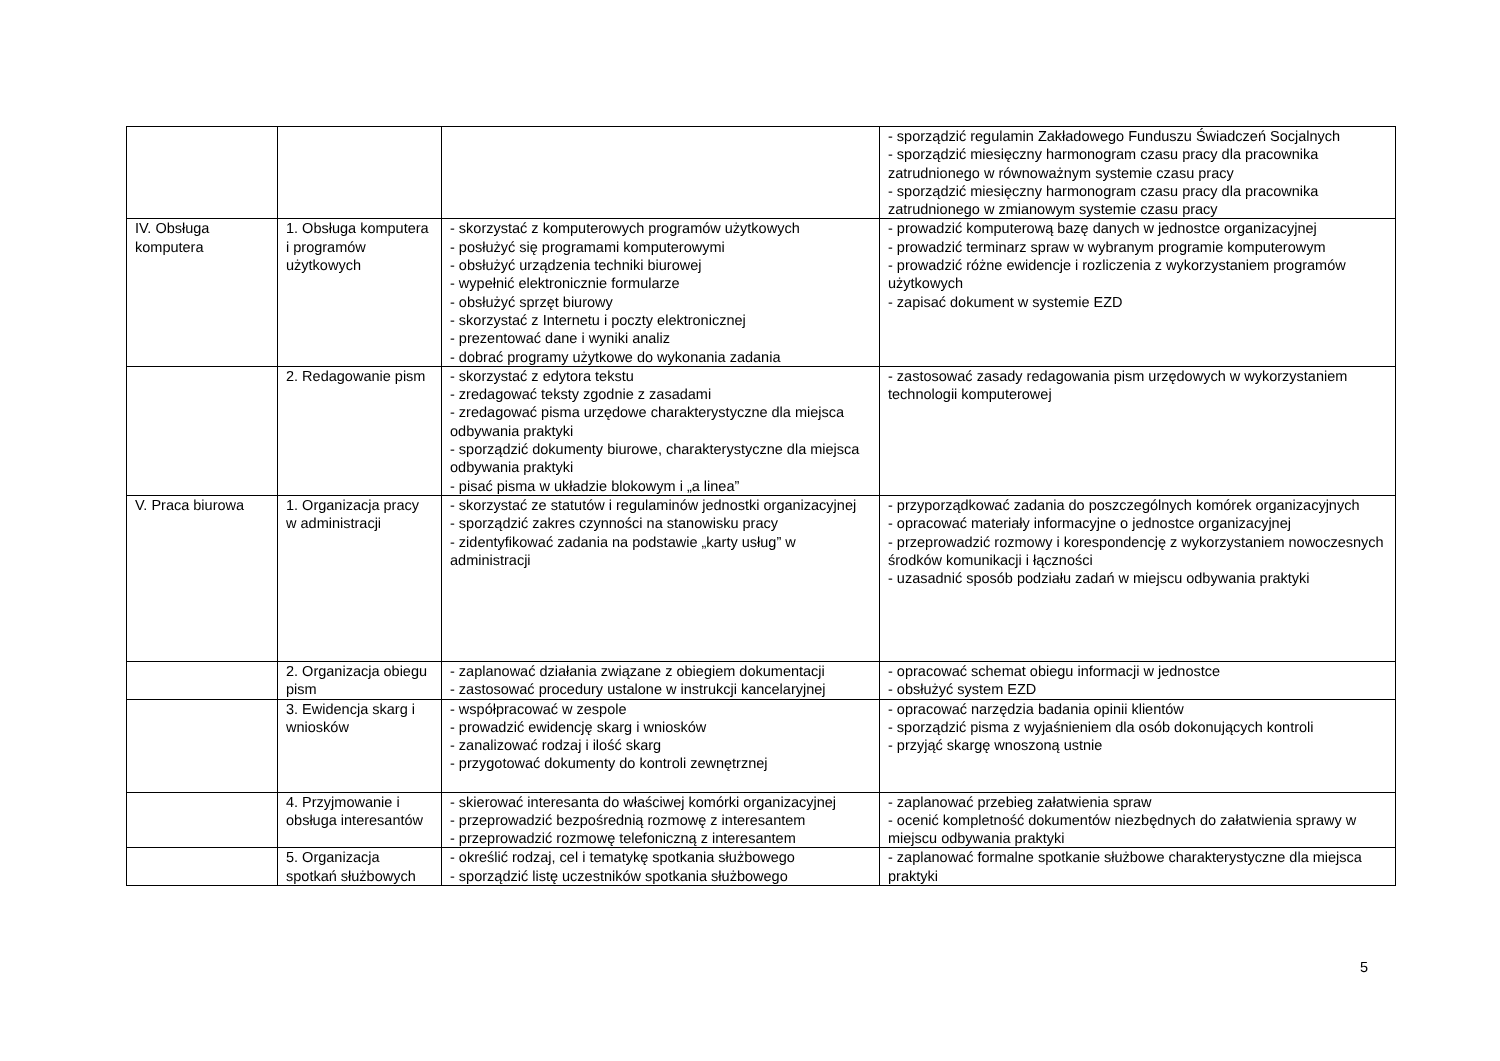| | | | - sporządzić regulamin Zakładowego Funduszu Świadczeń Socjalnych - sporządzić miesięczny harmonogram czasu pracy dla pracownika zatrudnionego w równoważnym systemie czasu pracy - sporządzić miesięczny harmonogram czasu pracy dla pracownika zatrudnionego w zmianowym systemie czasu pracy |
| IV. Obsługa komputera | 1. Obsługa komputera i programów użytkowych | - skorzystać z komputerowych programów użytkowych - posłużyć się programami komputerowymi - obsłużyć urządzenia techniki biurowej - wypełnić elektronicznie formularze - obsłużyć sprzęt biurowy - skorzystać z Internetu i poczty elektronicznej - prezentować dane i wyniki analiz - dobrać programy użytkowe do wykonania zadania | - prowadzić komputerową bazę danych w jednostce organizacyjnej - prowadzić terminarz spraw w wybranym programie komputerowym - prowadzić różne ewidencje i rozliczenia z wykorzystaniem programów użytkowych - zapisać dokument w systemie EZD |
| | 2. Redagowanie pism | - skorzystać z edytora tekstu - zredagować teksty zgodnie z zasadami - zredagować pisma urzędowe charakterystyczne dla miejsca odbywania praktyki - sporządzić dokumenty biurowe, charakterystyczne dla miejsca odbywania praktyki - pisać pisma w układzie blokowym i „a linea” | - zastosować zasady redagowania pism urzędowych w wykorzystaniem technologii komputerowej |
| V. Praca biurowa | 1. Organizacja pracy w administracji | - skorzystać ze statutów i regulaminów jednostki organizacyjnej - sporządzić zakres czynności na stanowisku pracy - zidentyfikować zadania na podstawie „karty usług” w administracji | - przyporządkować zadania do poszczególnych komórek organizacyjnych - opracować materiały informacyjne o jednostce organizacyjnej - przeprowadzić rozmowy i korespondencję z wykorzystaniem nowoczesnych środków komunikacji i łączności - uzasadnić sposób podziału zadań w miejscu odbywania praktyki |
| | 2. Organizacja obiegu pism | - zaplanować działania związane z obiegiem dokumentacji - zastosować procedury ustalone w instrukcji kancelaryjnej | - opracować schemat obiegu informacji w jednostce - obsłużyć system EZD |
| | 3. Ewidencja skarg i wniosków | - współpracować w zespole - prowadzić ewidencję skarg i wniosków - zanalizować rodzaj i ilość skarg - przygotować dokumenty do kontroli zewnętrznej | - opracować narzędzia badania opinii klientów - sporządzić pisma z wyjaśnieniem dla osób dokonujących kontroli - przyjąć skargę wnoszoną ustnie |
| | 4. Przyjmowanie i obsługa interesantów | - skierować interesanta do właściwej komórki organizacyjnej - przeprowadzić bezpośrednią rozmowę z interesantem - przeprowadzić rozmowę telefoniczną z interesantem | - zaplanować przebieg załatwienia spraw - ocenić kompletność dokumentów niezbędnych do załatwienia sprawy w miejscu odbywania praktyki |
| | 5. Organizacja spotkań służbowych | - określić rodzaj, cel i tematykę spotkania służbowego - sporządzić listę uczestników spotkania służbowego | - zaplanować formalne spotkanie służbowe charakterystyczne dla miejsca praktyki |
5